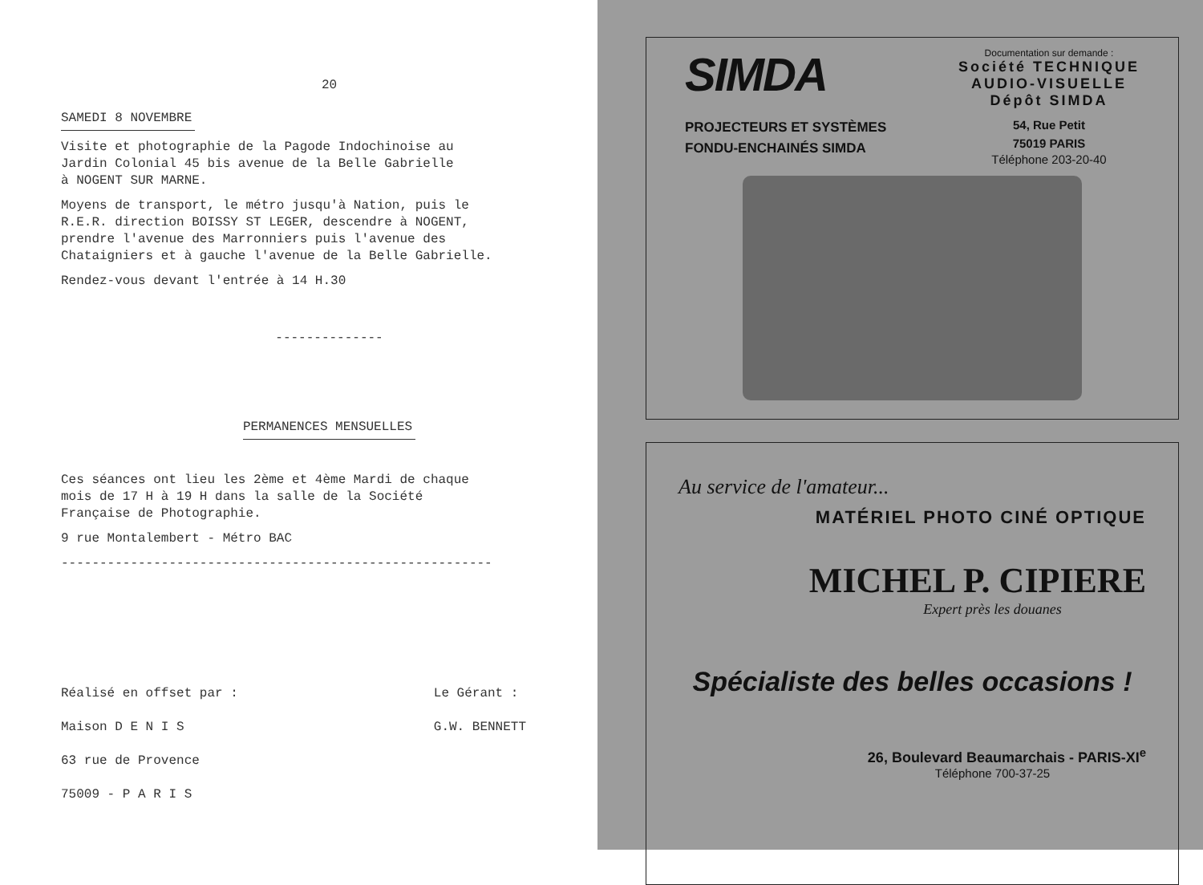20
SAMEDI 8 NOVEMBRE
Visite et photographie de la Pagode Indochinoise au
Jardin Colonial 45 bis avenue de la Belle Gabrielle
à NOGENT SUR MARNE.
Moyens de transport, le métro jusqu'à Nation, puis le
R.E.R. direction BOISSY ST LEGER, descendre à NOGENT,
prendre l'avenue des Marronniers puis l'avenue des
Chataigniers et à gauche l'avenue de la Belle Gabrielle.
Rendez-vous devant l'entrée à 14 H.30
--------------
PERMANENCES MENSUELLES
Ces séances ont lieu les 2ème et 4ème Mardi de chaque
mois de 17 H à 19 H dans la salle de la Société
Française de Photographie.
9 rue Montalembert - Métro BAC
--------------------------------------------------------
Réalisé en offset par :
Maison D E N I S
63 rue de Provence
75009 - P A R I S
Le Gérant :
G.W. BENNETT
SIMDA
PROJECTEURS ET SYSTÈMES
FONDU-ENCHAINÉS SIMDA
Documentation sur demande :
Société TECHNIQUE
AUDIO-VISUELLE
Dépôt SIMDA
54, Rue Petit
75019 PARIS
Téléphone 203-20-40
Au service de l'amateur...
MATÉRIEL PHOTO CINÉ OPTIQUE
MICHEL P. CIPIERE
Expert près les douanes
Spécialiste des belles occasions !
26, Boulevard Beaumarchais - PARIS-XI<sup>e</sup>
Téléphone 700-37-25